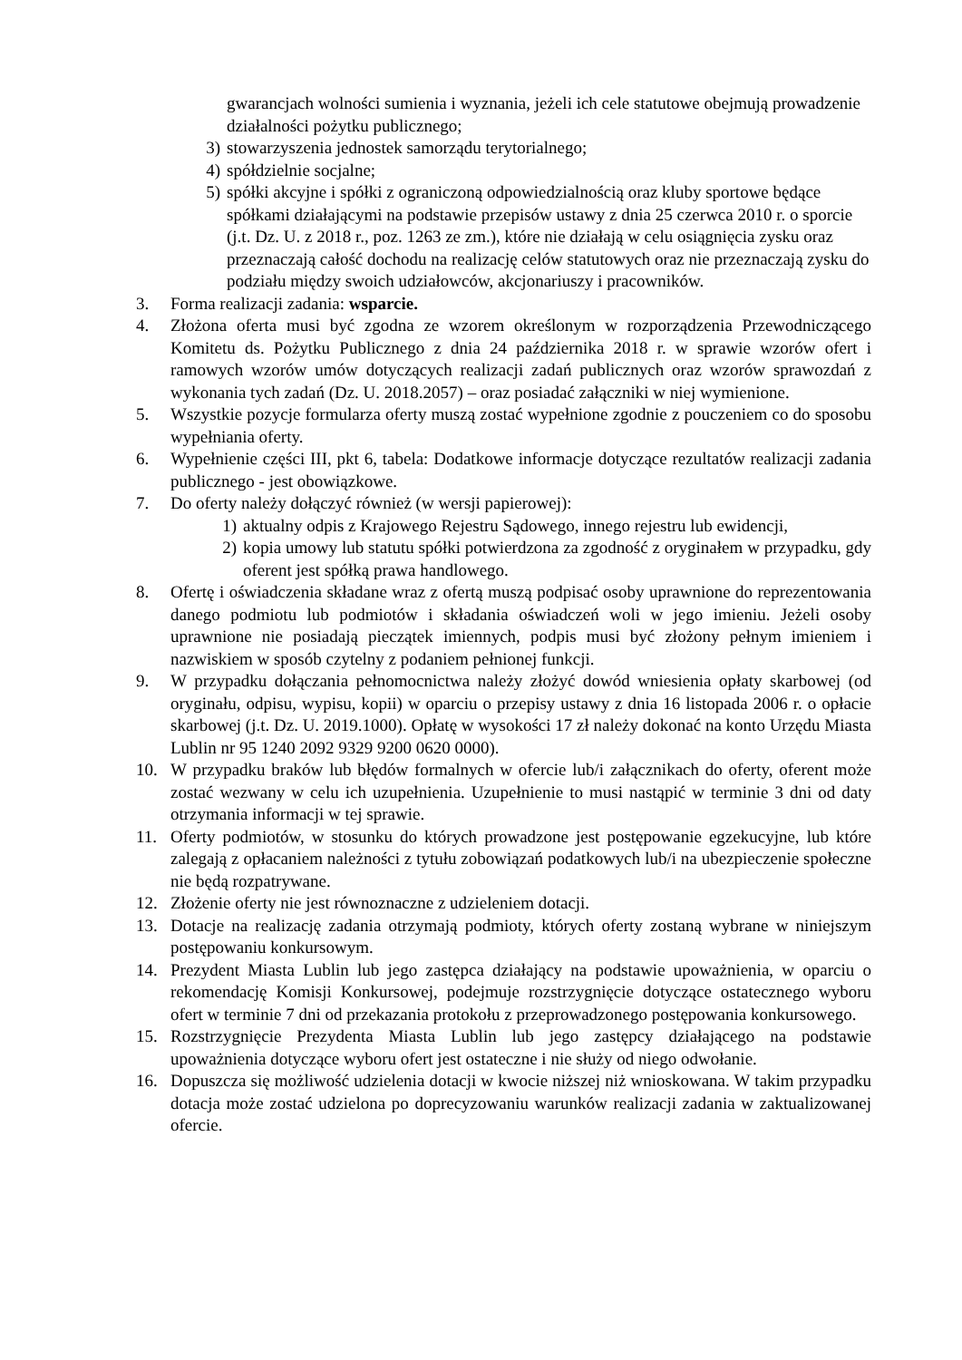gwarancjach wolności sumienia i wyznania, jeżeli ich cele statutowe obejmują prowadzenie działalności pożytku publicznego;
3) stowarzyszenia jednostek samorządu terytorialnego;
4) spółdzielnie socjalne;
5) spółki akcyjne i spółki z ograniczoną odpowiedzialnością oraz kluby sportowe będące spółkami działającymi na podstawie przepisów ustawy z dnia 25 czerwca 2010 r. o sporcie (j.t. Dz. U. z 2018 r., poz. 1263 ze zm.), które nie działają w celu osiągnięcia zysku oraz przeznaczają całość dochodu na realizację celów statutowych oraz nie przeznaczają zysku do podziału między swoich udziałowców, akcjonariuszy i pracowników.
3. Forma realizacji zadania: wsparcie.
4. Złożona oferta musi być zgodna ze wzorem określonym w rozporządzenia Przewodniczącego Komitetu ds. Pożytku Publicznego z dnia 24 października 2018 r. w sprawie wzorów ofert i ramowych wzorów umów dotyczących realizacji zadań publicznych oraz wzorów sprawozdań z wykonania tych zadań (Dz. U. 2018.2057) – oraz posiadać załączniki w niej wymienione.
5. Wszystkie pozycje formularza oferty muszą zostać wypełnione zgodnie z pouczeniem co do sposobu wypełniania oferty.
6. Wypełnienie części III, pkt 6, tabela: Dodatkowe informacje dotyczące rezultatów realizacji zadania publicznego - jest obowiązkowe.
7. Do oferty należy dołączyć również (w wersji papierowej):
1) aktualny odpis z Krajowego Rejestru Sądowego, innego rejestru lub ewidencji,
2) kopia umowy lub statutu spółki potwierdzona za zgodność z oryginałem w przypadku, gdy oferent jest spółką prawa handlowego.
8. Ofertę i oświadczenia składane wraz z ofertą muszą podpisać osoby uprawnione do reprezentowania danego podmiotu lub podmiotów i składania oświadczeń woli w jego imieniu. Jeżeli osoby uprawnione nie posiadają pieczątek imiennych, podpis musi być złożony pełnym imieniem i nazwiskiem w sposób czytelny z podaniem pełnionej funkcji.
9. W przypadku dołączania pełnomocnictwa należy złożyć dowód wniesienia opłaty skarbowej (od oryginału, odpisu, wypisu, kopii) w oparciu o przepisy ustawy z dnia 16 listopada 2006 r. o opłacie skarbowej (j.t. Dz. U. 2019.1000). Opłatę w wysokości 17 zł należy dokonać na konto Urzędu Miasta Lublin nr 95 1240 2092 9329 9200 0620 0000).
10. W przypadku braków lub błędów formalnych w ofercie lub/i załącznikach do oferty, oferent może zostać wezwany w celu ich uzupełnienia. Uzupełnienie to musi nastąpić w terminie 3 dni od daty otrzymania informacji w tej sprawie.
11. Oferty podmiotów, w stosunku do których prowadzone jest postępowanie egzekucyjne, lub które zalegają z opłacaniem należności z tytułu zobowiązań podatkowych lub/i na ubezpieczenie społeczne nie będą rozpatrywane.
12. Złożenie oferty nie jest równoznaczne z udzieleniem dotacji.
13. Dotacje na realizację zadania otrzymają podmioty, których oferty zostaną wybrane w niniejszym postępowaniu konkursowym.
14. Prezydent Miasta Lublin lub jego zastępca działający na podstawie upoważnienia, w oparciu o rekomendację Komisji Konkursowej, podejmuje rozstrzygnięcie dotyczące ostatecznego wyboru ofert w terminie 7 dni od przekazania protokołu z przeprowadzonego postępowania konkursowego.
15. Rozstrzygnięcie Prezydenta Miasta Lublin lub jego zastępcy działającego na podstawie upoważnienia dotyczące wyboru ofert jest ostateczne i nie służy od niego odwołanie.
16. Dopuszcza się możliwość udzielenia dotacji w kwocie niższej niż wnioskowana. W takim przypadku dotacja może zostać udzielona po doprecyzowaniu warunków realizacji zadania w zaktualizowanej ofercie.